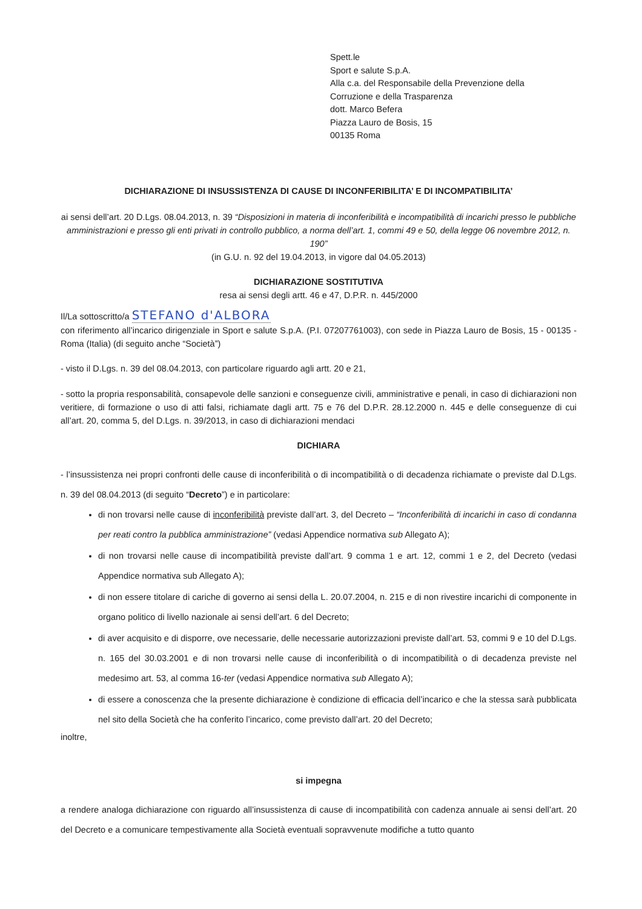Spett.le
Sport e salute S.p.A.
Alla c.a. del Responsabile della Prevenzione della
Corruzione e della Trasparenza
dott. Marco Befera
Piazza Lauro de Bosis, 15
00135 Roma
DICHIARAZIONE DI INSUSSISTENZA DI CAUSE DI INCONFERIBILITA’ E DI INCOMPATIBILITA’
ai sensi dell’art. 20 D.Lgs. 08.04.2013, n. 39 “Disposizioni in materia di inconferibilità e incompatibilità di incarichi presso le pubbliche amministrazioni e presso gli enti privati in controllo pubblico, a norma dell’art. 1, commi 49 e 50, della legge 06 novembre 2012, n. 190”
(in G.U. n. 92 del 19.04.2013, in vigore dal 04.05.2013)
DICHIARAZIONE SOSTITUTIVA
resa ai sensi degli artt. 46 e 47, D.P.R. n. 445/2000
Il/La sottoscritto/a STEFANO d'ALBORA
con riferimento all’incarico dirigenziale in Sport e salute S.p.A. (P.I. 07207761003), con sede in Piazza Lauro de Bosis, 15 - 00135 - Roma (Italia) (di seguito anche “Società”)
- visto il D.Lgs. n. 39 del 08.04.2013, con particolare riguardo agli artt. 20 e 21,
- sotto la propria responsabilità, consapevole delle sanzioni e conseguenze civili, amministrative e penali, in caso di dichiarazioni non veritiere, di formazione o uso di atti falsi, richiamate dagli artt. 75 e 76 del D.P.R. 28.12.2000 n. 445 e delle conseguenze di cui all’art. 20, comma 5, del D.Lgs. n. 39/2013, in caso di dichiarazioni mendaci
DICHIARA
- l’insussistenza nei propri confronti delle cause di inconferibilità o di incompatibilità o di decadenza richiamate o previste dal D.Lgs. n. 39 del 08.04.2013 (di seguito “Decreto”) e in particolare:
di non trovarsi nelle cause di inconferibilità previste dall’art. 3, del Decreto – “Inconferibilità di incarichi in caso di condanna per reati contro la pubblica amministrazione” (vedasi Appendice normativa sub Allegato A);
di non trovarsi nelle cause di incompatibilità previste dall’art. 9 comma 1 e art. 12, commi 1 e 2, del Decreto (vedasi Appendice normativa sub Allegato A);
di non essere titolare di cariche di governo ai sensi della L. 20.07.2004, n. 215 e di non rivestire incarichi di componente in organo politico di livello nazionale ai sensi dell’art. 6 del Decreto;
di aver acquisito e di disporre, ove necessarie, delle necessarie autorizzazioni previste dall’art. 53, commi 9 e 10 del D.Lgs. n. 165 del 30.03.2001 e di non trovarsi nelle cause di inconferibilità o di incompatibilità o di decadenza previste nel medesimo art. 53, al comma 16-ter (vedasi Appendice normativa sub Allegato A);
di essere a conoscenza che la presente dichiarazione è condizione di efficacia dell’incarico e che la stessa sarà pubblicata nel sito della Società che ha conferito l’incarico, come previsto dall’art. 20 del Decreto;
inoltre,
si impegna
a rendere analoga dichiarazione con riguardo all’insussistenza di cause di incompatibilità con cadenza annuale ai sensi dell’art. 20 del Decreto e a comunicare tempestivamente alla Società eventuali sopravvenute modifiche a tutto quanto